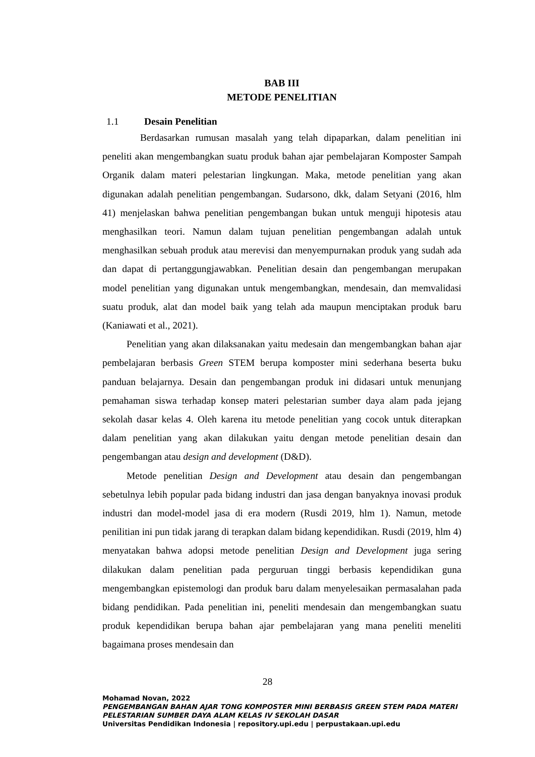BAB III
METODE PENELITIAN
1.1 Desain Penelitian
Berdasarkan rumusan masalah yang telah dipaparkan, dalam penelitian ini peneliti akan mengembangkan suatu produk bahan ajar pembelajaran Komposter Sampah Organik dalam materi pelestarian lingkungan. Maka, metode penelitian yang akan digunakan adalah penelitian pengembangan. Sudarsono, dkk, dalam Setyani (2016, hlm 41) menjelaskan bahwa penelitian pengembangan bukan untuk menguji hipotesis atau menghasilkan teori. Namun dalam tujuan penelitian pengembangan adalah untuk menghasilkan sebuah produk atau merevisi dan menyempurnakan produk yang sudah ada dan dapat di pertanggungjawabkan. Penelitian desain dan pengembangan merupakan model penelitian yang digunakan untuk mengembangkan, mendesain, dan memvalidasi suatu produk, alat dan model baik yang telah ada maupun menciptakan produk baru (Kaniawati et al., 2021).
Penelitian yang akan dilaksanakan yaitu medesain dan mengembangkan bahan ajar pembelajaran berbasis Green STEM berupa komposter mini sederhana beserta buku panduan belajarnya. Desain dan pengembangan produk ini didasari untuk menunjang pemahaman siswa terhadap konsep materi pelestarian sumber daya alam pada jejang sekolah dasar kelas 4. Oleh karena itu metode penelitian yang cocok untuk diterapkan dalam penelitian yang akan dilakukan yaitu dengan metode penelitian desain dan pengembangan atau design and development (D&D).
Metode penelitian Design and Development atau desain dan pengembangan sebetulnya lebih popular pada bidang industri dan jasa dengan banyaknya inovasi produk industri dan model-model jasa di era modern (Rusdi 2019, hlm 1). Namun, metode penilitian ini pun tidak jarang di terapkan dalam bidang kependidikan. Rusdi (2019, hlm 4) menyatakan bahwa adopsi metode penelitian Design and Development juga sering dilakukan dalam penelitian pada perguruan tinggi berbasis kependidikan guna mengembangkan epistemologi dan produk baru dalam menyelesaikan permasalahan pada bidang pendidikan. Pada penelitian ini, peneliti mendesain dan mengembangkan suatu produk kependidikan berupa bahan ajar pembelajaran yang mana peneliti meneliti bagaimana proses mendesain dan
28
Mohamad Novan, 2022
PENGEMBANGAN BAHAN AJAR TONG KOMPOSTER MINI BERBASIS GREEN STEM PADA MATERI
PELESTARIAN SUMBER DAYA ALAM KELAS IV SEKOLAH DASAR
Universitas Pendidikan Indonesia | repository.upi.edu | perpustakaan.upi.edu